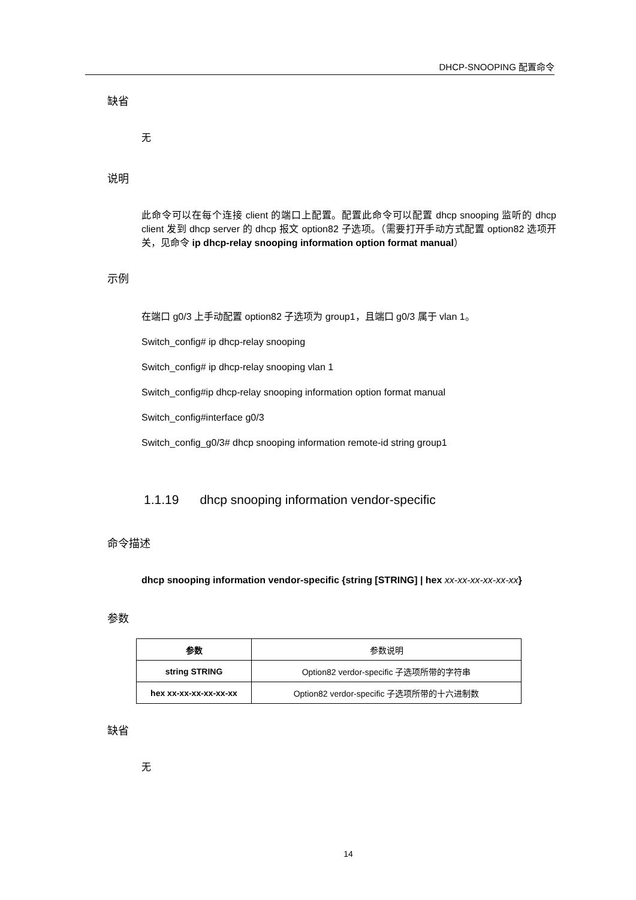DHCP-SNOOPING 配置命令
缺省
无
说明
此命令可以在每个连接 client 的端口上配置。配置此命令可以配置 dhcp snooping 监听的 dhcp client 发到 dhcp server 的 dhcp 报文 option82 子选项。（需要打开手动方式配置 option82 选项开关，见命令 ip dhcp-relay snooping information option format manual）
示例
在端口 g0/3 上手动配置 option82 子选项为 group1，且端口 g0/3 属于 vlan 1。
Switch_config# ip dhcp-relay snooping
Switch_config# ip dhcp-relay snooping vlan 1
Switch_config#ip dhcp-relay snooping information option format manual
Switch_config#interface g0/3
Switch_config_g0/3# dhcp snooping information remote-id string group1
1.1.19 dhcp snooping information vendor-specific
命令描述
dhcp snooping information vendor-specific {string [STRING] | hex xx-xx-xx-xx-xx-xx}
参数
| 参数 | 参数说明 |
| --- | --- |
| string STRING | Option82 verdor-specific 子选项所带的字符串 |
| hex xx-xx-xx-xx-xx-xx | Option82 verdor-specific 子选项所带的十六进制数 |
缺省
无
14